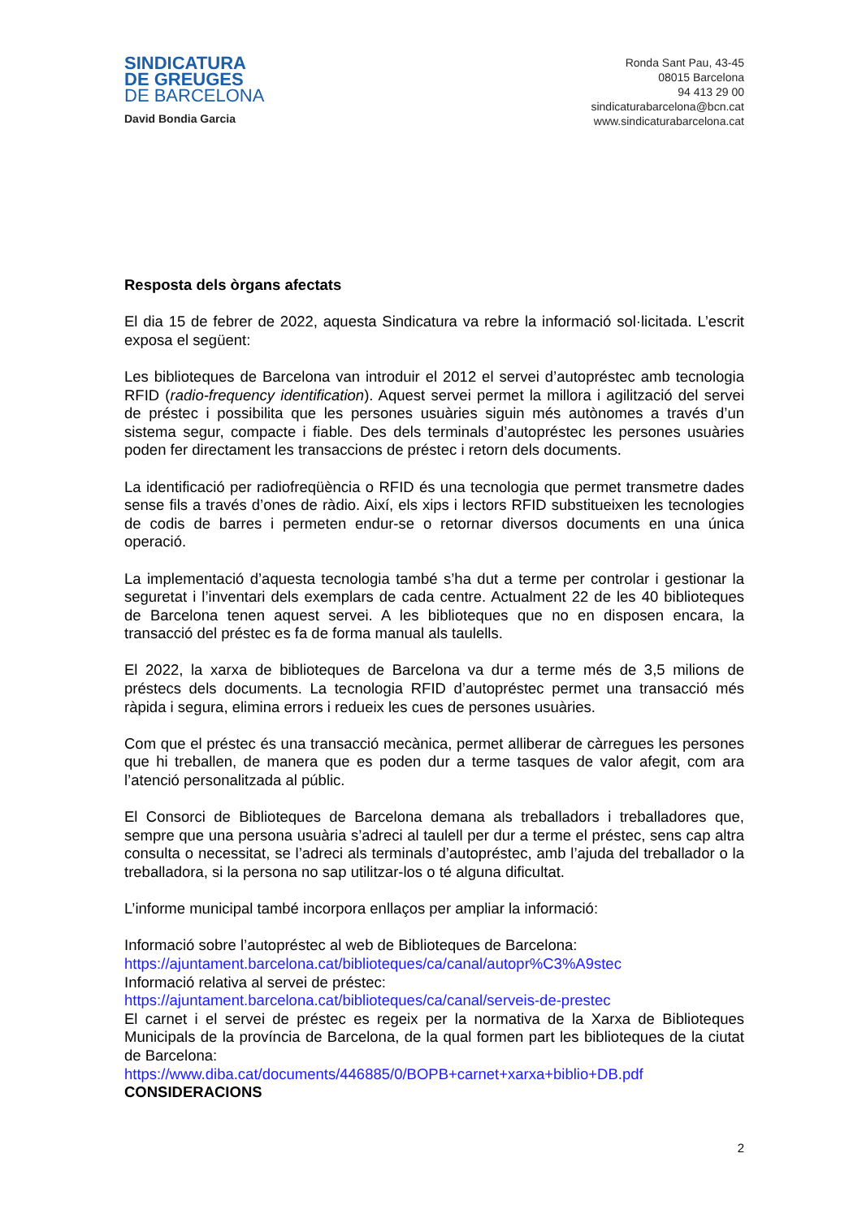SINDICATURA
DE GREUGES
DE BARCELONA
David Bondia Garcia
Ronda Sant Pau, 43-45
08015 Barcelona
94 413 29 00
sindicaturabarcelona@bcn.cat
www.sindicaturabarcelona.cat
Resposta dels òrgans afectats
El dia 15 de febrer de 2022, aquesta Sindicatura va rebre la informació sol·licitada. L’escrit exposa el següent:
Les biblioteques de Barcelona van introduir el 2012 el servei d’autopréstec amb tecnologia RFID (radio-frequency identification). Aquest servei permet la millora i agilització del servei de préstec i possibilita que les persones usuàries siguin més autònomes a través d’un sistema segur, compacte i fiable. Des dels terminals d’autopréstec les persones usuàries poden fer directament les transaccions de préstec i retorn dels documents.
La identificació per radiofreqüència o RFID és una tecnologia que permet transmetre dades sense fils a través d’ones de ràdio. Així, els xips i lectors RFID substitueixen les tecnologies de codis de barres i permeten endur-se o retornar diversos documents en una única operació.
La implementació d’aquesta tecnologia també s’ha dut a terme per controlar i gestionar la seguretat i l’inventari dels exemplars de cada centre. Actualment 22 de les 40 biblioteques de Barcelona tenen aquest servei. A les biblioteques que no en disposen encara, la transacció del préstec es fa de forma manual als taulells.
El 2022, la xarxa de biblioteques de Barcelona va dur a terme més de 3,5 milions de préstecs dels documents. La tecnologia RFID d’autopréstec permet una transacció més ràpida i segura, elimina errors i redueix les cues de persones usuàries.
Com que el préstec és una transacció mecànica, permet alliberar de càrregues les persones que hi treballen, de manera que es poden dur a terme tasques de valor afegit, com ara l’atenció personalitzada al públic.
El Consorci de Biblioteques de Barcelona demana als treballadors i treballadores que, sempre que una persona usuària s’adreci al taulell per dur a terme el préstec, sens cap altra consulta o necessitat, se l’adreci als terminals d’autopréstec, amb l’ajuda del treballador o la treballadora, si la persona no sap utilitzar-los o té alguna dificultat.
L’informe municipal també incorpora enllaços per ampliar la informació:
Informació sobre l’autopréstec al web de Biblioteques de Barcelona:
https://ajuntament.barcelona.cat/biblioteques/ca/canal/autopr%C3%A9stec
Informació relativa al servei de préstec:
https://ajuntament.barcelona.cat/biblioteques/ca/canal/serveis-de-prestec
El carnet i el servei de préstec es regeix per la normativa de la Xarxa de Biblioteques Municipals de la província de Barcelona, de la qual formen part les biblioteques de la ciutat de Barcelona:
https://www.diba.cat/documents/446885/0/BOPB+carnet+xarxa+biblio+DB.pdf
CONSIDERACIONS
2